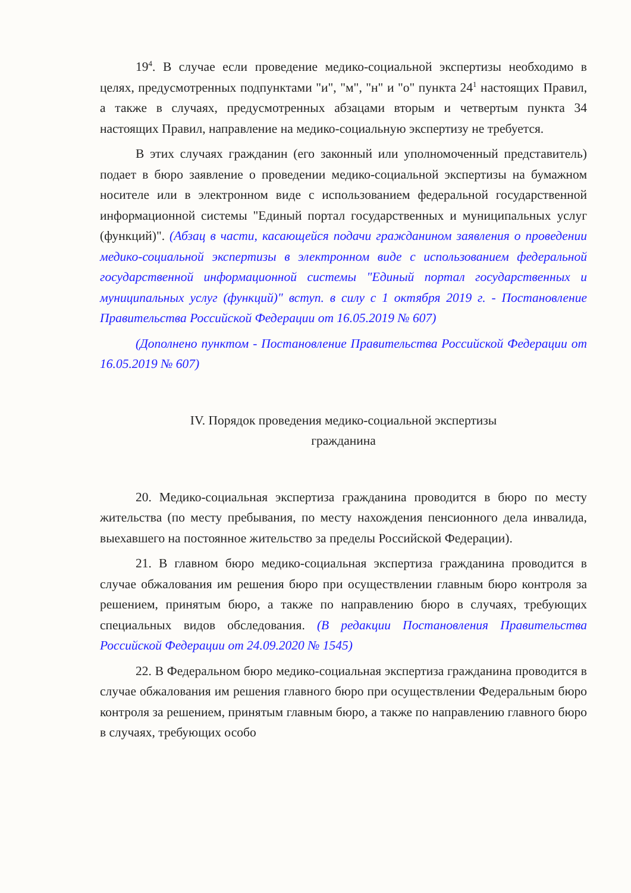19<sup>4</sup>. В случае если проведение медико-социальной экспертизы необходимо в целях, предусмотренных подпунктами "и", "м", "н" и "о" пункта 24<sup>1</sup> настоящих Правил, а также в случаях, предусмотренных абзацами вторым и четвертым пункта 34 настоящих Правил, направление на медико-социальную экспертизу не требуется.
В этих случаях гражданин (его законный или уполномоченный представитель) подает в бюро заявление о проведении медико-социальной экспертизы на бумажном носителе или в электронном виде с использованием федеральной государственной информационной системы "Единый портал государственных и муниципальных услуг (функций)". (Абзац в части, касающейся подачи гражданином заявления о проведении медико-социальной экспертизы в электронном виде с использованием федеральной государственной информационной системы "Единый портал государственных и муниципальных услуг (функций)" вступ. в силу с 1 октября 2019 г. - Постановление Правительства Российской Федерации от 16.05.2019 № 607)
(Дополнено пунктом - Постановление Правительства Российской Федерации от 16.05.2019 № 607)
IV. Порядок проведения медико-социальной экспертизы
гражданина
20. Медико-социальная экспертиза гражданина проводится в бюро по месту жительства (по месту пребывания, по месту нахождения пенсионного дела инвалида, выехавшего на постоянное жительство за пределы Российской Федерации).
21. В главном бюро медико-социальная экспертиза гражданина проводится в случае обжалования им решения бюро при осуществлении главным бюро контроля за решением, принятым бюро, а также по направлению бюро в случаях, требующих специальных видов обследования. (В редакции Постановления Правительства Российской Федерации от 24.09.2020 № 1545)
22. В Федеральном бюро медико-социальная экспертиза гражданина проводится в случае обжалования им решения главного бюро при осуществлении Федеральным бюро контроля за решением, принятым главным бюро, а также по направлению главного бюро в случаях, требующих особо